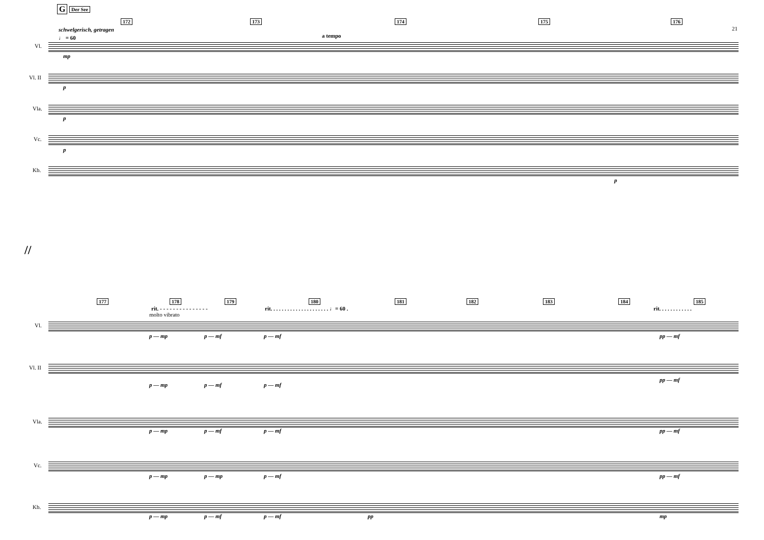G Der See
172 173 174 175 176
21
schwelgerisch, getragen
♩ = 60 a tempo
Vl.
Vl. II
Vla.
Vc.
Kb.
mp
p
p
p
p
//
177 178 179 180 181 182 183 184 185
rit. - - - - - - - - - - - - - - -
rit. . . . . . . . . . . . . . . . . . . . . ♩= 60 .
rit. . . . . . . . . . . .
molto vibrato
Vl.
Vl. II
Vla.
Vc.
Kb.
p — mp p — mf p — mf pp — mf
p — mp p — mf p — mf
pp — mf
p — mp p — mf p — mf pp — mf
p — mp p — mp p — mf pp — mf
p — mp p — mf p — mf pp mp